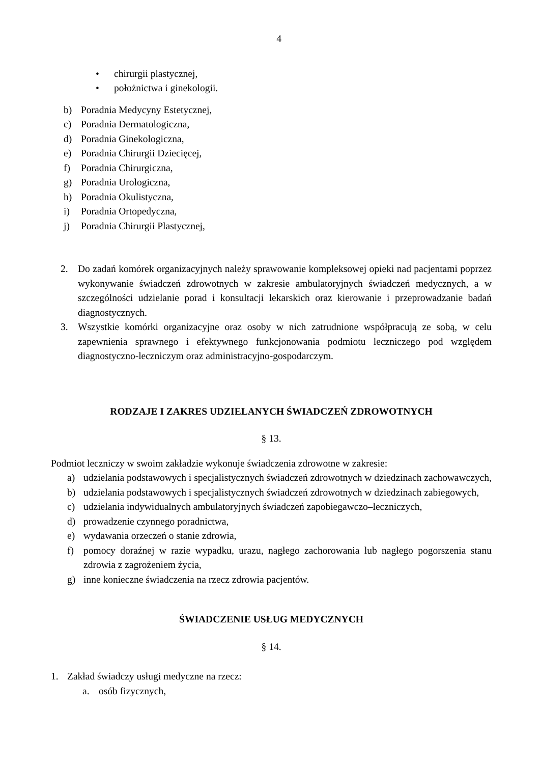4
• chirurgii plastycznej,
• położnictwa i ginekologii.
b) Poradnia Medycyny Estetycznej,
c) Poradnia Dermatologiczna,
d) Poradnia Ginekologiczna,
e) Poradnia Chirurgii Dziecięcej,
f) Poradnia Chirurgiczna,
g) Poradnia Urologiczna,
h) Poradnia Okulistyczna,
i) Poradnia Ortopedyczna,
j) Poradnia Chirurgii Plastycznej,
2. Do zadań komórek organizacyjnych należy sprawowanie kompleksowej opieki nad pacjentami poprzez wykonywanie świadczeń zdrowotnych w zakresie ambulatoryjnych świadczeń medycznych, a w szczególności udzielanie porad i konsultacji lekarskich oraz kierowanie i przeprowadzanie badań diagnostycznych.
3. Wszystkie komórki organizacyjne oraz osoby w nich zatrudnione współpracują ze sobą, w celu zapewnienia sprawnego i efektywnego funkcjonowania podmiotu leczniczego pod względem diagnostyczno-leczniczym oraz administracyjno-gospodarczym.
RODZAJE I ZAKRES UDZIELANYCH ŚWIADCZEŃ ZDROWOTNYCH
§ 13.
Podmiot leczniczy w swoim zakładzie wykonuje świadczenia zdrowotne w zakresie:
a) udzielania podstawowych i specjalistycznych świadczeń zdrowotnych w dziedzinach zachowawczych,
b) udzielania podstawowych i specjalistycznych świadczeń zdrowotnych w dziedzinach zabiegowych,
c) udzielania indywidualnych ambulatoryjnych świadczeń zapobiegawczo–leczniczych,
d) prowadzenie czynnego poradnictwa,
e) wydawania orzeczeń o stanie zdrowia,
f) pomocy doraźnej w razie wypadku, urazu, nagłego zachorowania lub nagłego pogorszenia stanu zdrowia z zagrożeniem życia,
g) inne konieczne świadczenia na rzecz zdrowia pacjentów.
ŚWIADCZENIE USŁUG MEDYCZNYCH
§ 14.
1. Zakład świadczy usługi medyczne na rzecz:
a. osób fizycznych,